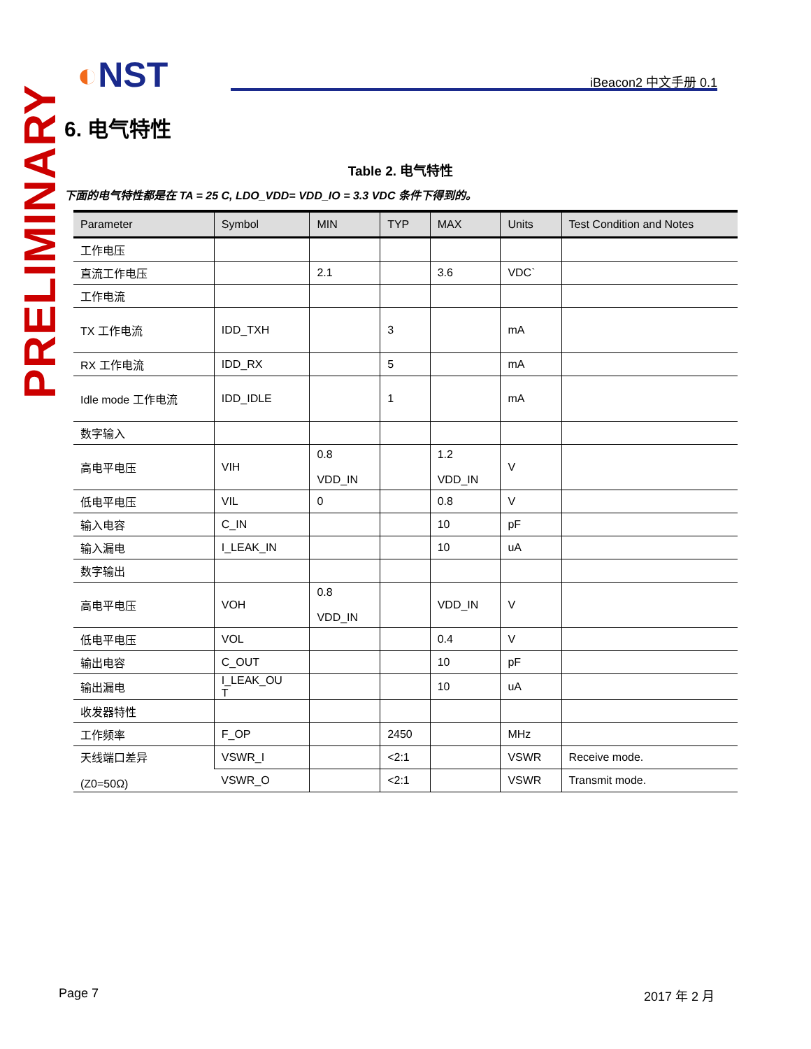◐NST iBeacon2 中文手册 0.1
PRELIMINARY
6. 电气特性
Table 2. 电气特性
下面的电气特性都是在 TA = 25 C, LDO_VDD= VDD_IO = 3.3 VDC 条件下得到的。
| Parameter | Symbol | MIN | TYP | MAX | Units | Test Condition and Notes |
| --- | --- | --- | --- | --- | --- | --- |
| 工作电压 | | | | | | |
| 直流工作电压 | | 2.1 | | 3.6 | VDC` | |
| 工作电流 | | | | | | |
| TX 工作电流 | IDD_TXH | | 3 | | mA | |
| RX 工作电流 | IDD_RX | | 5 | | mA | |
| Idle mode 工作电流 | IDD_IDLE | | 1 | | mA | |
| 数字输入 | | | | | | |
| 高电平电压 | VIH | 0.8 VDD_IN | | 1.2 VDD_IN | V | |
| 低电平电压 | VIL | 0 | | 0.8 | V | |
| 输入电容 | C_IN | | | 10 | pF | |
| 输入漏电 | I_LEAK_IN | | | 10 | uA | |
| 数字输出 | | | | | | |
| 高电平电压 | VOH | 0.8 VDD_IN | | VDD_IN | V | |
| 低电平电压 | VOL | | | 0.4 | V | |
| 输出电容 | C_OUT | | | 10 | pF | |
| 输出漏电 | I_LEAK_OU T | | | 10 | uA | |
| 收发器特性 | | | | | | |
| 工作频率 | F_OP | | 2450 | | MHz | |
| 天线端口差异 (Z0=50Ω) | VSWR_I | | <2:1 | | VSWR | Receive mode. |
| | VSWR_O | | <2:1 | | VSWR | Transmit mode. |
Page 7 2017 年 2 月